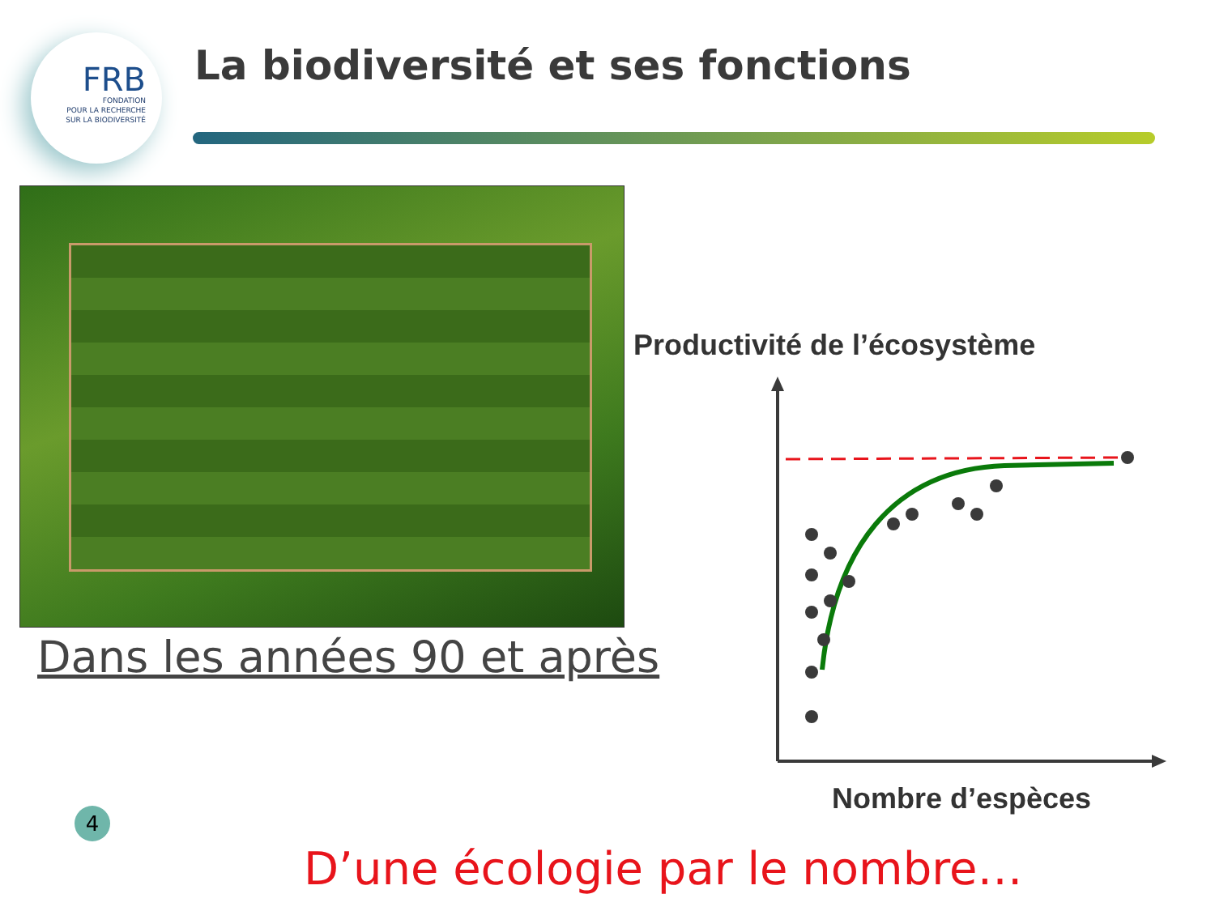FRB
FONDATION
POUR LA RECHERCHE
SUR LA BIODIVERSITÉ
La biodiversité et ses fonctions
Dans les années 90 et après
Productivité de l’écosystème
Nombre d’espèces
4
D’une écologie par le nombre…